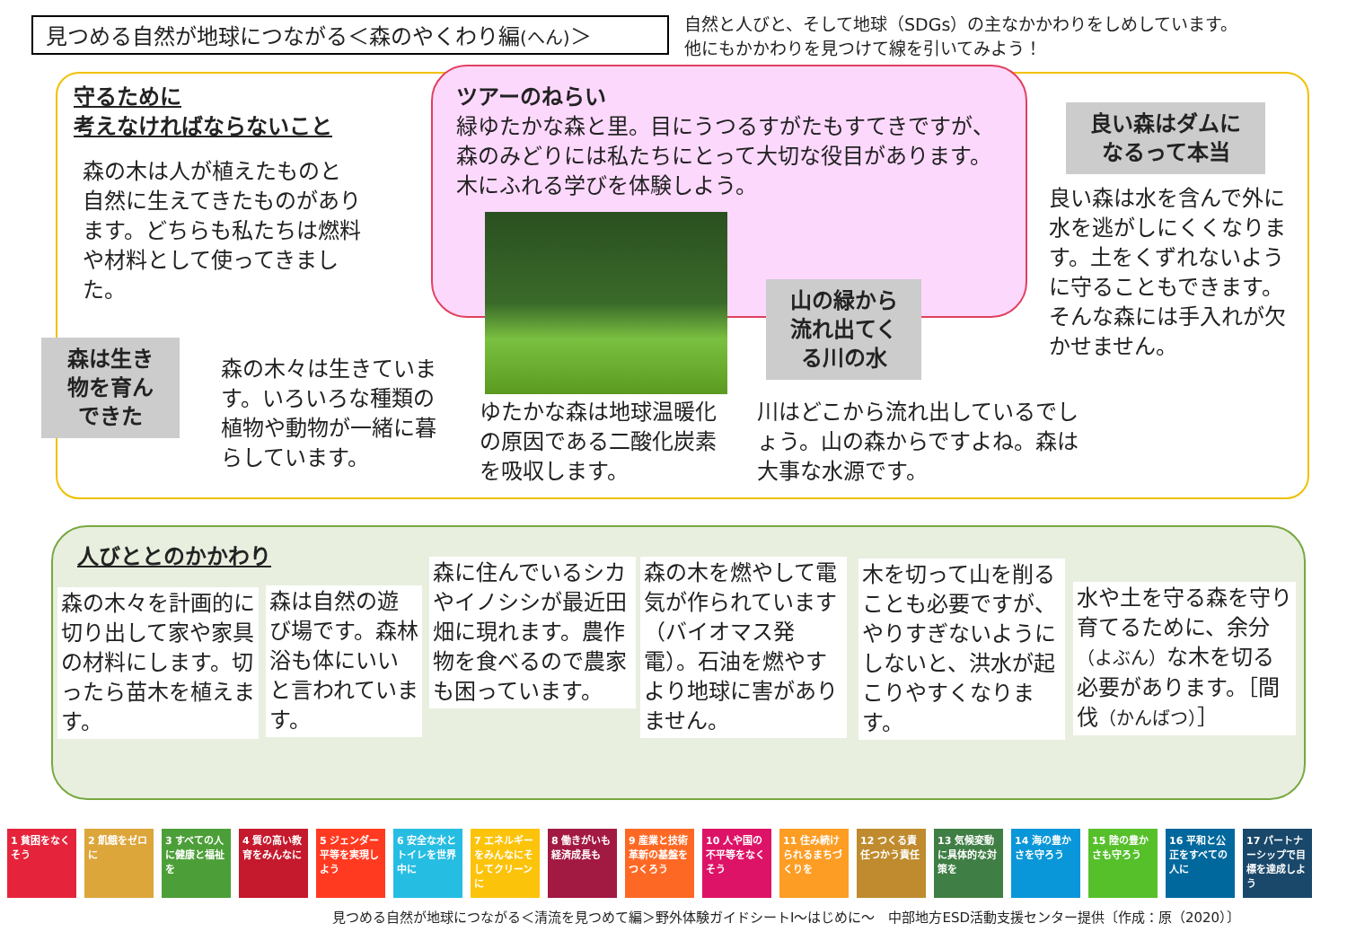見つめる自然が地球につながる＜森のやくわり編(へん)＞
自然と人びと、そして地球（SDGs）の主なかかわりをしめしています。
他にもかかわりを見つけて線を引いてみよう！
守るために
考えなければならないこと
森の木は人が植えたものと自然に生えてきたものがあります。どちらも私たちは燃料や材料として使ってきました。
ツアーのねらい
緑ゆたかな森と里。目にうつるすがたもすてきですが、森のみどりには私たちにとって大切な役目があります。木にふれる学びを体験しよう。
良い森はダムに
なるって本当
良い森は水を含んで外に水を逃がしにくくなります。土をくずれないように守ることもできます。そんな森には手入れが欠かせません。
森は生き
物を育ん
できた
森の木々は生きています。いろいろな種類の植物や動物が一緒に暮らしています。
ゆたかな森は地球温暖化の原因である二酸化炭素を吸収します。
山の緑から
流れ出てく
る川の水
川はどこから流れ出しているでしょう。山の森からですよね。森は大事な水源です。
人びととのかかわり
森の木々を計画的に切り出して家や家具の材料にします。切ったら苗木を植えます。
森は自然の遊び場です。森林浴も体にいいと言われています。
森に住んでいるシカやイノシシが最近田畑に現れます。農作物を食べるので農家も困っています。
森の木を燃やして電気が作られています（バイオマス発電）。石油を燃やすより地球に害がありません。
木を切って山を削ることも必要ですが、やりすぎないようにしないと、洪水が起こりやすくなります。
水や土を守る森を守り育てるために、余分（よぶん）な木を切る必要があります。［間伐（かんばつ）］
1 貧困をなくそう
2 飢餓をゼロに
3 すべての人に健康と福祉を
4 質の高い教育をみんなに
5 ジェンダー平等を実現しよう
6 安全な水とトイレを世界中に
7 エネルギーをみんなにそしてクリーンに
8 働きがいも経済成長も
9 産業と技術革新の基盤をつくろう
10 人や国の不平等をなくそう
11 住み続けられるまちづくりを
12 つくる責任つかう責任
13 気候変動に具体的な対策を
14 海の豊かさを守ろう
15 陸の豊かさも守ろう
16 平和と公正をすべての人に
17 パートナーシップで目標を達成しよう
見つめる自然が地球につながる＜清流を見つめて編＞野外体験ガイドシートⅠ～はじめに～　中部地方ESD活動支援センター提供〔作成：原（2020）〕